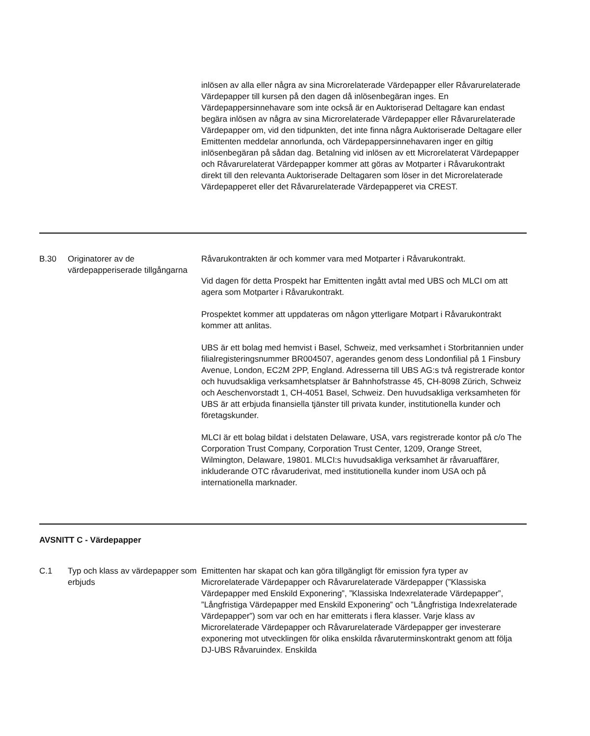| | | inlösen av alla eller några av sina Microrelaterade Värdepapper eller Råvarurelaterade Värdepapper till kursen på den dagen då inlösenbegäran inges. En Värdepappersinnehavare som inte också är en Auktoriserad Deltagare kan endast begära inlösen av några av sina Microrelaterade Värdepapper eller Råvarurelaterade Värdepapper om, vid den tidpunkten, det inte finna några Auktoriserade Deltagare eller Emittenten meddelar annorlunda, och Värdepappersinnehavaren inger en giltig inlösenbegäran på sådan dag. Betalning vid inlösen av ett Microrelaterat Värdepapper och Råvarurelaterat Värdepapper kommer att göras av Motparter i Råvarukontrakt direkt till den relevanta Auktoriserade Deltagaren som löser in det Microrelaterade Värdepapperet eller det Råvarurelaterade Värdepapperet via CREST. |
| B.30 | Originatorer av de värdepapperiserade tillgångarna | Råvarukontrakten är och kommer vara med Motparter i Råvarukontrakt. Vid dagen för detta Prospekt har Emittenten ingått avtal med UBS och MLCI om att agera som Motparter i Råvarukontrakt. Prospektet kommer att uppdateras om någon ytterligare Motpart i Råvarukontrakt kommer att anlitas. UBS är ett bolag med hemvist i Basel, Schweiz, med verksamhet i Storbritannien under filialregisteringsnummer BR004507, agerandes genom dess Londonfilial på 1 Finsbury Avenue, London, EC2M 2PP, England. Adresserna till UBS AG:s två registrerade kontor och huvudsakliga verksamhetsplatser är Bahnhofstrasse 45, CH-8098 Zürich, Schweiz och Aeschenvorstadt 1, CH-4051 Basel, Schweiz. Den huvudsakliga verksamheten för UBS är att erbjuda finansiella tjänster till privata kunder, institutionella kunder och företagskunder. MLCI är ett bolag bildat i delstaten Delaware, USA, vars registrerade kontor på c/o The Corporation Trust Company, Corporation Trust Center, 1209, Orange Street, Wilmington, Delaware, 19801. MLCI:s huvudsakliga verksamhet är råvaruaffärer, inkluderande OTC råvaruderivat, med institutionella kunder inom USA och på internationella marknader. |
| AVSNITT C - Värdepapper | | |
| C.1 | Typ och klass av värdepapper som erbjuds | Emittenten har skapat och kan göra tillgängligt för emission fyra typer av Microrelaterade Värdepapper och Råvarurelaterade Värdepapper (”Klassiska Värdepapper med Enskild Exponering”, ”Klassiska Indexrelaterade Värdepapper”, ”Långfristiga Värdepapper med Enskild Exponering” och ”Långfristiga Indexrelaterade Värdepapper”) som var och en har emitterats i flera klasser. Varje klass av Microrelaterade Värdepapper och Råvarurelaterade Värdepapper ger investerare exponering mot utvecklingen för olika enskilda råvaruterminskontrakt genom att följa DJ-UBS Råvaruindex. Enskilda |